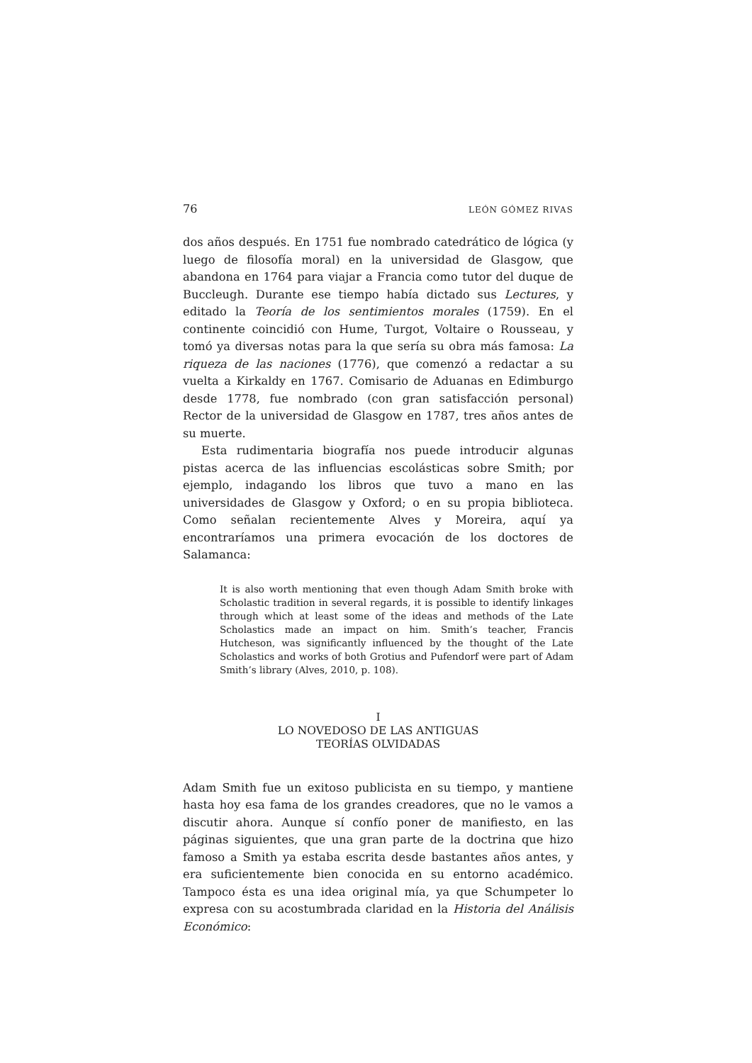76 LEÓN GÓMEZ RIVAS
dos años después. En 1751 fue nombrado catedrático de lógica (y luego de filosofía moral) en la universidad de Glasgow, que abandona en 1764 para viajar a Francia como tutor del duque de Buccleugh. Durante ese tiempo había dictado sus Lectures, y editado la Teoría de los sentimientos morales (1759). En el continente coincidió con Hume, Turgot, Voltaire o Rousseau, y tomó ya diversas notas para la que sería su obra más famosa: La riqueza de las naciones (1776), que comenzó a redactar a su vuelta a Kirkaldy en 1767. Comisario de Aduanas en Edimburgo desde 1778, fue nombrado (con gran satisfacción personal) Rector de la universidad de Glasgow en 1787, tres años antes de su muerte.
Esta rudimentaria biografía nos puede introducir algunas pistas acerca de las influencias escolásticas sobre Smith; por ejemplo, indagando los libros que tuvo a mano en las universidades de Glasgow y Oxford; o en su propia biblioteca. Como señalan recientemente Alves y Moreira, aquí ya encontraríamos una primera evocación de los doctores de Salamanca:
It is also worth mentioning that even though Adam Smith broke with Scholastic tradition in several regards, it is possible to identify linkages through which at least some of the ideas and methods of the Late Scholastics made an impact on him. Smith’s teacher, Francis Hutcheson, was significantly influenced by the thought of the Late Scholastics and works of both Grotius and Pufendorf were part of Adam Smith’s library (Alves, 2010, p. 108).
I
LO NOVEDOSO DE LAS ANTIGUAS
TEORÍAS OLVIDADAS
Adam Smith fue un exitoso publicista en su tiempo, y mantiene hasta hoy esa fama de los grandes creadores, que no le vamos a discutir ahora. Aunque sí confío poner de manifiesto, en las páginas siguientes, que una gran parte de la doctrina que hizo famoso a Smith ya estaba escrita desde bastantes años antes, y era suficientemente bien conocida en su entorno académico. Tampoco ésta es una idea original mía, ya que Schumpeter lo expresa con su acostumbrada claridad en la Historia del Análisis Económico: